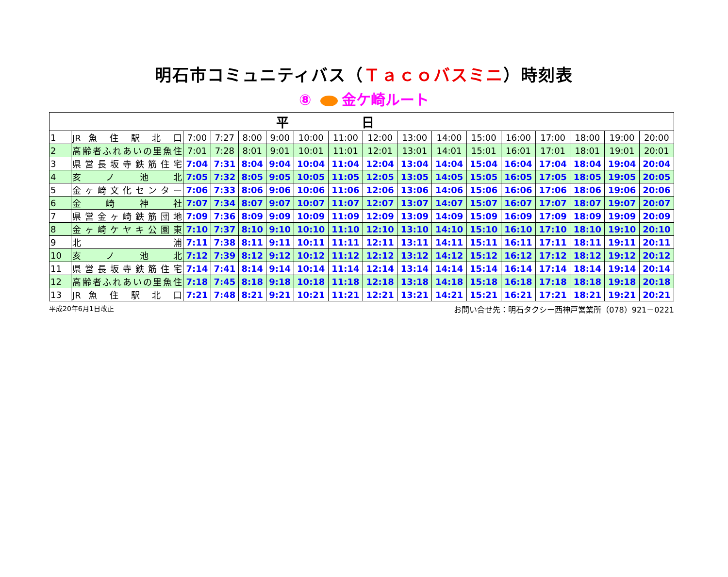明石市コミュニティバス（Ｔａｃｏバスミニ）時刻表
⑧ 金ケ崎ルート
| 平日 | | | | | | | | | | | | | | | | |
| --- | --- | --- | --- | --- | --- | --- | --- | --- | --- | --- | --- | --- | --- | --- | --- | --- |
| 1 | JR 魚 住 駅 北 口 | 7:00 | 7:27 | 8:00 | 9:00 | 10:00 | 11:00 | 12:00 | 13:00 | 14:00 | 15:00 | 16:00 | 17:00 | 18:00 | 19:00 | 20:00 |
| 2 | 高齢者ふれあいの里魚住 | 7:01 | 7:28 | 8:01 | 9:01 | 10:01 | 11:01 | 12:01 | 13:01 | 14:01 | 15:01 | 16:01 | 17:01 | 18:01 | 19:01 | 20:01 |
| 3 | 県営長坂寺鉄筋住宅 | 7:04 | 7:31 | 8:04 | 9:04 | 10:04 | 11:04 | 12:04 | 13:04 | 14:04 | 15:04 | 16:04 | 17:04 | 18:04 | 19:04 | 20:04 |
| 4 | 亥 ノ 池 北 | 7:05 | 7:32 | 8:05 | 9:05 | 10:05 | 11:05 | 12:05 | 13:05 | 14:05 | 15:05 | 16:05 | 17:05 | 18:05 | 19:05 | 20:05 |
| 5 | 金ヶ崎文化センター | 7:06 | 7:33 | 8:06 | 9:06 | 10:06 | 11:06 | 12:06 | 13:06 | 14:06 | 15:06 | 16:06 | 17:06 | 18:06 | 19:06 | 20:06 |
| 6 | 金 崎 神 社 | 7:07 | 7:34 | 8:07 | 9:07 | 10:07 | 11:07 | 12:07 | 13:07 | 14:07 | 15:07 | 16:07 | 17:07 | 18:07 | 19:07 | 20:07 |
| 7 | 県営金ヶ崎鉄筋団地 | 7:09 | 7:36 | 8:09 | 9:09 | 10:09 | 11:09 | 12:09 | 13:09 | 14:09 | 15:09 | 16:09 | 17:09 | 18:09 | 19:09 | 20:09 |
| 8 | 金ヶ崎ケヤキ公園東 | 7:10 | 7:37 | 8:10 | 9:10 | 10:10 | 11:10 | 12:10 | 13:10 | 14:10 | 15:10 | 16:10 | 17:10 | 18:10 | 19:10 | 20:10 |
| 9 | 北 浦 | 7:11 | 7:38 | 8:11 | 9:11 | 10:11 | 11:11 | 12:11 | 13:11 | 14:11 | 15:11 | 16:11 | 17:11 | 18:11 | 19:11 | 20:11 |
| 10 | 亥 ノ 池 北 | 7:12 | 7:39 | 8:12 | 9:12 | 10:12 | 11:12 | 12:12 | 13:12 | 14:12 | 15:12 | 16:12 | 17:12 | 18:12 | 19:12 | 20:12 |
| 11 | 県営長坂寺鉄筋住宅 | 7:14 | 7:41 | 8:14 | 9:14 | 10:14 | 11:14 | 12:14 | 13:14 | 14:14 | 15:14 | 16:14 | 17:14 | 18:14 | 19:14 | 20:14 |
| 12 | 高齢者ふれあいの里魚住 | 7:18 | 7:45 | 8:18 | 9:18 | 10:18 | 11:18 | 12:18 | 13:18 | 14:18 | 15:18 | 16:18 | 17:18 | 18:18 | 19:18 | 20:18 |
| 13 | JR 魚 住 駅 北 口 | 7:21 | 7:48 | 8:21 | 9:21 | 10:21 | 11:21 | 12:21 | 13:21 | 14:21 | 15:21 | 16:21 | 17:21 | 18:21 | 19:21 | 20:21 |
平成20年6月1日改正 お問い合せ先：明石タクシー西神戸営業所（078）921－0221